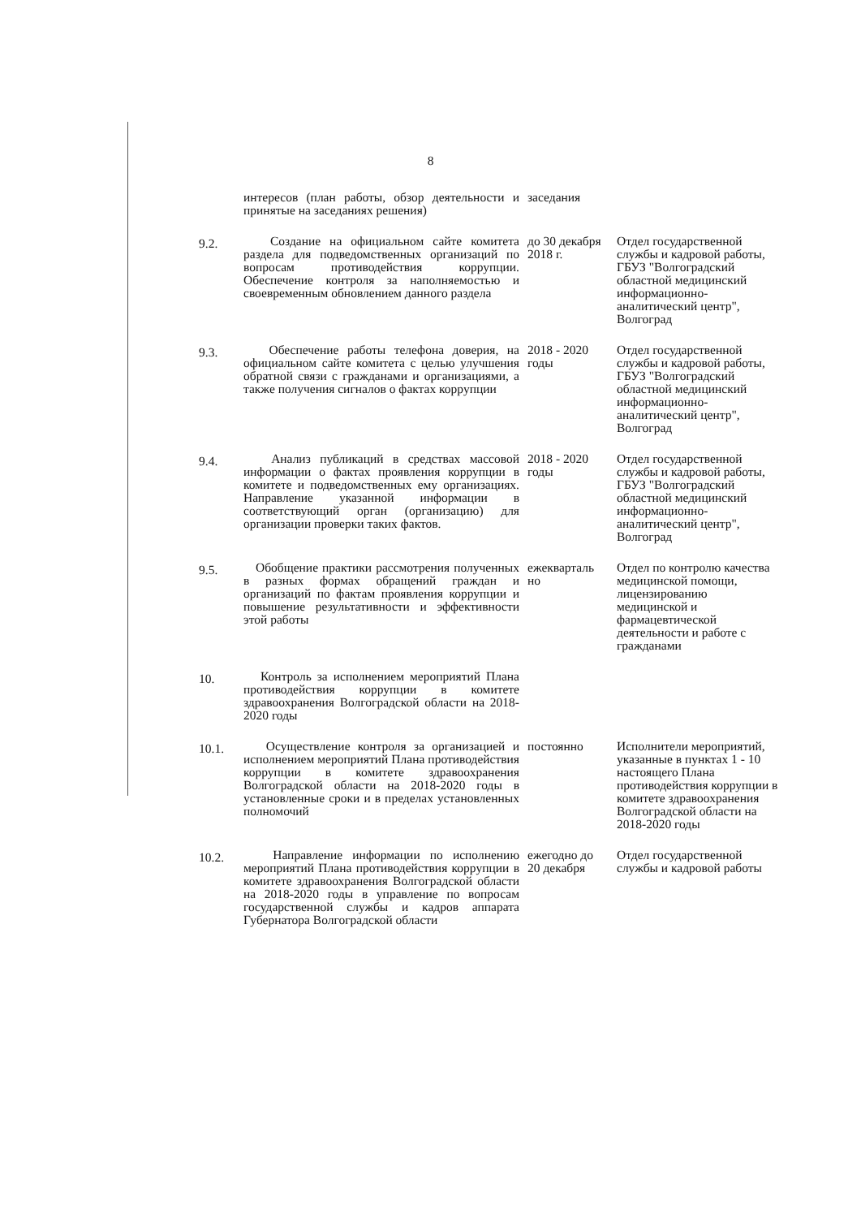8
| | интересов (план работы, обзор деятельности и принятые на заседаниях решения) | заседания | |
| 9.2. | Создание на официальном сайте комитета раздела для подведомственных организаций по вопросам противодействия коррупции. Обеспечение контроля за наполняемостью и своевременным обновлением данного раздела | до 30 декабря 2018 г. | Отдел государственной службы и кадровой работы, ГБУЗ "Волгоградский областной медицинский информационно-аналитический центр", Волгоград |
| 9.3. | Обеспечение работы телефона доверия, на официальном сайте комитета с целью улучшения обратной связи с гражданами и организациями, а также получения сигналов о фактах коррупции | 2018 - 2020 годы | Отдел государственной службы и кадровой работы, ГБУЗ "Волгоградский областной медицинский информационно-аналитический центр", Волгоград |
| 9.4. | Анализ публикаций в средствах массовой информации о фактах проявления коррупции в комитете и подведомственных ему организациях. Направление указанной информации в соответствующий орган (организацию) для организации проверки таких фактов. | 2018 - 2020 годы | Отдел государственной службы и кадровой работы, ГБУЗ "Волгоградский областной медицинский информационно-аналитический центр", Волгоград |
| 9.5. | Обобщение практики рассмотрения полученных в разных формах обращений граждан и организаций по фактам проявления коррупции и повышение результативности и эффективности этой работы | ежекварталь но | Отдел по контролю качества медицинской помощи, лицензированию медицинской и фармацевтической деятельности и работе с гражданами |
| 10. | Контроль за исполнением мероприятий Плана противодействия коррупции в комитете здравоохранения Волгоградской области на 2018-2020 годы | | |
| 10.1. | Осуществление контроля за организацией и исполнением мероприятий Плана противодействия коррупции в комитете здравоохранения Волгоградской области на 2018-2020 годы в установленные сроки и в пределах установленных полномочий | постоянно | Исполнители мероприятий, указанные в пунктах 1 - 10 настоящего Плана противодействия коррупции в комитете здравоохранения Волгоградской области на 2018-2020 годы |
| 10.2. | Направление информации по исполнению мероприятий Плана противодействия коррупции в комитете здравоохранения Волгоградской области на 2018-2020 годы в управление по вопросам государственной службы и кадров аппарата Губернатора Волгоградской области | ежегодно до 20 декабря | Отдел государственной службы и кадровой работы |